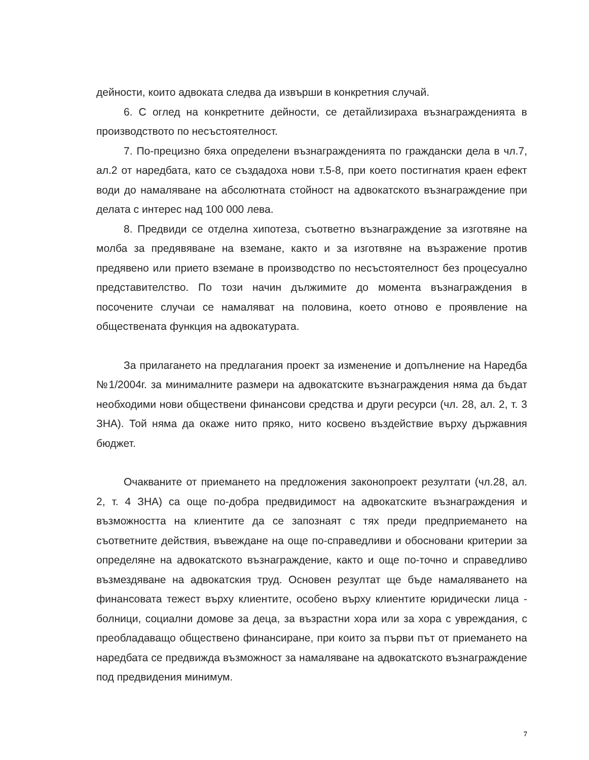дейности, които адвоката следва да извърши в конкретния случай.
6. С оглед на конкретните дейности, се детайлизираха възнагражденията в производството по несъстоятелност.
7. По-прецизно бяха определени възнагражденията по граждански дела в чл.7, ал.2 от наредбата, като се създадоха нови т.5-8, при което постигнатия краен ефект води до намаляване на абсолютната стойност на адвокатското възнаграждение при делата с интерес над 100 000 лева.
8. Предвиди се отделна хипотеза, съответно възнаграждение за изготвяне на молба за предявяване на вземане, както и за изготвяне на възражение против предявено или прието вземане в производство по несъстоятелност без процесуално представителство. По този начин дължимите до момента възнаграждения в посочените случаи се намаляват на половина, което отново е проявление на обществената функция на адвокатурата.
За прилагането на предлагания проект за изменение и допълнение на Наредба №1/2004г. за минималните размери на адвокатските възнаграждения няма да бъдат необходими нови обществени финансови средства и други ресурси (чл. 28, ал. 2, т. 3 ЗНА). Той няма да окаже нито пряко, нито косвено въздействие върху държавния бюджет.
Очакваните от приемането на предложения законопроект резултати (чл.28, ал. 2, т. 4 ЗНА) са още по-добра предвидимост на адвокатските възнаграждения и възможността на клиентите да се запознаят с тях преди предприемането на съответните действия, въвеждане на още по-справедливи и обосновани критерии за определяне на адвокатското възнаграждение, както и още по-точно и справедливо възмездяване на адвокатския труд. Основен резултат ще бъде намаляването на финансовата тежест върху клиентите, особено върху клиентите юридически лица - болници, социални домове за деца, за възрастни хора или за хора с увреждания, с преобладаващо обществено финансиране, при които за първи път от приемането на наредбата се предвижда възможност за намаляване на адвокатското възнаграждение под предвидения минимум.
7